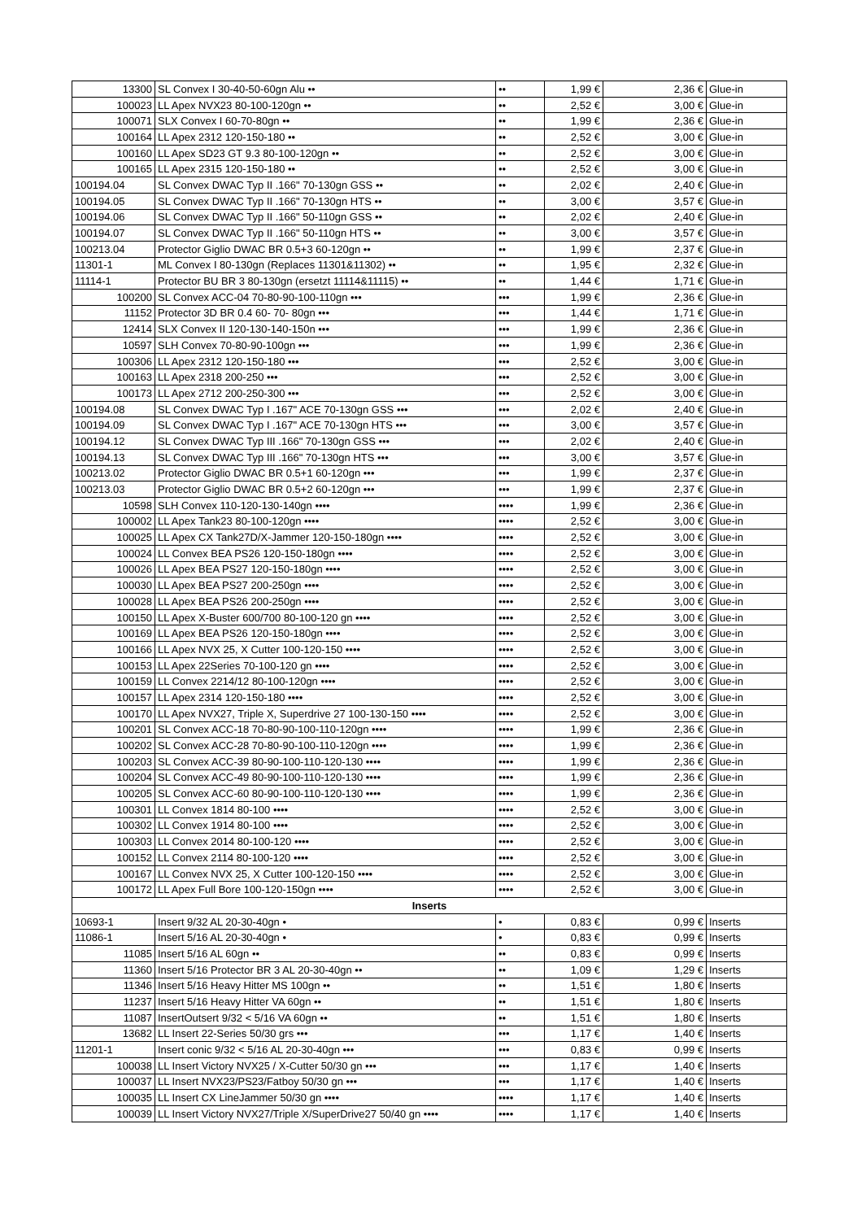| 13300 | SL Convex I 30-40-50-60gn Alu •• | •• | 1,99 € | 2,36 € | Glue-in |
| 100023 | LL Apex NVX23 80-100-120gn •• | •• | 2,52 € | 3,00 € | Glue-in |
| 100071 | SLX Convex I 60-70-80gn •• | •• | 1,99 € | 2,36 € | Glue-in |
| 100164 | LL Apex 2312 120-150-180 •• | •• | 2,52 € | 3,00 € | Glue-in |
| 100160 | LL Apex SD23 GT 9.3 80-100-120gn •• | •• | 2,52 € | 3,00 € | Glue-in |
| 100165 | LL Apex 2315 120-150-180 •• | •• | 2,52 € | 3,00 € | Glue-in |
| 100194.04 | SL Convex DWAC Typ II .166" 70-130gn GSS •• | •• | 2,02 € | 2,40 € | Glue-in |
| 100194.05 | SL Convex DWAC Typ II .166" 70-130gn HTS •• | •• | 3,00 € | 3,57 € | Glue-in |
| 100194.06 | SL Convex DWAC Typ II .166" 50-110gn GSS •• | •• | 2,02 € | 2,40 € | Glue-in |
| 100194.07 | SL Convex DWAC Typ II .166" 50-110gn HTS •• | •• | 3,00 € | 3,57 € | Glue-in |
| 100213.04 | Protector Giglio DWAC BR 0.5+3 60-120gn •• | •• | 1,99 € | 2,37 € | Glue-in |
| 11301-1 | ML Convex I 80-130gn (Replaces 11301&11302) •• | •• | 1,95 € | 2,32 € | Glue-in |
| 11114-1 | Protector BU BR 3 80-130gn (ersetzt 11114&11115) •• | •• | 1,44 € | 1,71 € | Glue-in |
| 100200 | SL Convex ACC-04 70-80-90-100-110gn ••• | ••• | 1,99 € | 2,36 € | Glue-in |
| 11152 | Protector 3D BR 0.4 60- 70- 80gn ••• | ••• | 1,44 € | 1,71 € | Glue-in |
| 12414 | SLX Convex II 120-130-140-150n ••• | ••• | 1,99 € | 2,36 € | Glue-in |
| 10597 | SLH Convex 70-80-90-100gn ••• | ••• | 1,99 € | 2,36 € | Glue-in |
| 100306 | LL Apex 2312 120-150-180 ••• | ••• | 2,52 € | 3,00 € | Glue-in |
| 100163 | LL Apex 2318 200-250 ••• | ••• | 2,52 € | 3,00 € | Glue-in |
| 100173 | LL Apex 2712 200-250-300 ••• | ••• | 2,52 € | 3,00 € | Glue-in |
| 100194.08 | SL Convex DWAC Typ I .167" ACE 70-130gn GSS ••• | ••• | 2,02 € | 2,40 € | Glue-in |
| 100194.09 | SL Convex DWAC Typ I .167" ACE 70-130gn HTS ••• | ••• | 3,00 € | 3,57 € | Glue-in |
| 100194.12 | SL Convex DWAC Typ III .166" 70-130gn GSS ••• | ••• | 2,02 € | 2,40 € | Glue-in |
| 100194.13 | SL Convex DWAC Typ III .166" 70-130gn HTS ••• | ••• | 3,00 € | 3,57 € | Glue-in |
| 100213.02 | Protector Giglio DWAC BR 0.5+1 60-120gn ••• | ••• | 1,99 € | 2,37 € | Glue-in |
| 100213.03 | Protector Giglio DWAC BR 0.5+2 60-120gn ••• | ••• | 1,99 € | 2,37 € | Glue-in |
| 10598 | SLH Convex 110-120-130-140gn •••• | •••• | 1,99 € | 2,36 € | Glue-in |
| 100002 | LL Apex Tank23 80-100-120gn •••• | •••• | 2,52 € | 3,00 € | Glue-in |
| 100025 | LL Apex CX Tank27D/X-Jammer 120-150-180gn •••• | •••• | 2,52 € | 3,00 € | Glue-in |
| 100024 | LL Convex BEA PS26 120-150-180gn •••• | •••• | 2,52 € | 3,00 € | Glue-in |
| 100026 | LL Apex BEA PS27 120-150-180gn •••• | •••• | 2,52 € | 3,00 € | Glue-in |
| 100030 | LL Apex BEA PS27 200-250gn •••• | •••• | 2,52 € | 3,00 € | Glue-in |
| 100028 | LL Apex BEA PS26 200-250gn •••• | •••• | 2,52 € | 3,00 € | Glue-in |
| 100150 | LL Apex X-Buster 600/700 80-100-120 gn •••• | •••• | 2,52 € | 3,00 € | Glue-in |
| 100169 | LL Apex BEA PS26 120-150-180gn •••• | •••• | 2,52 € | 3,00 € | Glue-in |
| 100166 | LL Apex NVX 25, X Cutter 100-120-150 •••• | •••• | 2,52 € | 3,00 € | Glue-in |
| 100153 | LL Apex 22Series 70-100-120 gn •••• | •••• | 2,52 € | 3,00 € | Glue-in |
| 100159 | LL Convex 2214/12 80-100-120gn •••• | •••• | 2,52 € | 3,00 € | Glue-in |
| 100157 | LL Apex 2314 120-150-180 •••• | •••• | 2,52 € | 3,00 € | Glue-in |
| 100170 | LL Apex NVX27, Triple X, Superdrive 27 100-130-150 •••• | •••• | 2,52 € | 3,00 € | Glue-in |
| 100201 | SL Convex ACC-18 70-80-90-100-110-120gn •••• | •••• | 1,99 € | 2,36 € | Glue-in |
| 100202 | SL Convex ACC-28 70-80-90-100-110-120gn •••• | •••• | 1,99 € | 2,36 € | Glue-in |
| 100203 | SL Convex ACC-39 80-90-100-110-120-130 •••• | •••• | 1,99 € | 2,36 € | Glue-in |
| 100204 | SL Convex ACC-49 80-90-100-110-120-130 •••• | •••• | 1,99 € | 2,36 € | Glue-in |
| 100205 | SL Convex ACC-60 80-90-100-110-120-130 •••• | •••• | 1,99 € | 2,36 € | Glue-in |
| 100301 | LL Convex 1814 80-100 •••• | •••• | 2,52 € | 3,00 € | Glue-in |
| 100302 | LL Convex 1914 80-100 •••• | •••• | 2,52 € | 3,00 € | Glue-in |
| 100303 | LL Convex 2014 80-100-120 •••• | •••• | 2,52 € | 3,00 € | Glue-in |
| 100152 | LL Convex 2114 80-100-120 •••• | •••• | 2,52 € | 3,00 € | Glue-in |
| 100167 | LL Convex NVX 25, X Cutter 100-120-150 •••• | •••• | 2,52 € | 3,00 € | Glue-in |
| 100172 | LL Apex Full Bore 100-120-150gn •••• | •••• | 2,52 € | 3,00 € | Glue-in |
| Inserts | | | | | |
| 10693-1 | Insert 9/32 AL 20-30-40gn • | • | 0,83 € | 0,99 € | Inserts |
| 11086-1 | Insert 5/16 AL 20-30-40gn • | • | 0,83 € | 0,99 € | Inserts |
| 11085 | Insert 5/16 AL 60gn •• | •• | 0,83 € | 0,99 € | Inserts |
| 11360 | Insert 5/16 Protector BR 3 AL 20-30-40gn •• | •• | 1,09 € | 1,29 € | Inserts |
| 11346 | Insert 5/16 Heavy Hitter MS 100gn •• | •• | 1,51 € | 1,80 € | Inserts |
| 11237 | Insert 5/16 Heavy Hitter VA 60gn •• | •• | 1,51 € | 1,80 € | Inserts |
| 11087 | InsertOutsert 9/32 < 5/16 VA 60gn •• | •• | 1,51 € | 1,80 € | Inserts |
| 13682 | LL Insert 22-Series 50/30 grs ••• | ••• | 1,17 € | 1,40 € | Inserts |
| 11201-1 | Insert conic 9/32 < 5/16 AL 20-30-40gn ••• | ••• | 0,83 € | 0,99 € | Inserts |
| 100038 | LL Insert Victory NVX25 / X-Cutter 50/30 gn ••• | ••• | 1,17 € | 1,40 € | Inserts |
| 100037 | LL Insert NVX23/PS23/Fatboy 50/30 gn ••• | ••• | 1,17 € | 1,40 € | Inserts |
| 100035 | LL Insert CX LineJammer 50/30 gn •••• | •••• | 1,17 € | 1,40 € | Inserts |
| 100039 | LL Insert Victory NVX27/Triple X/SuperDrive27 50/40 gn •••• | •••• | 1,17 € | 1,40 € | Inserts |